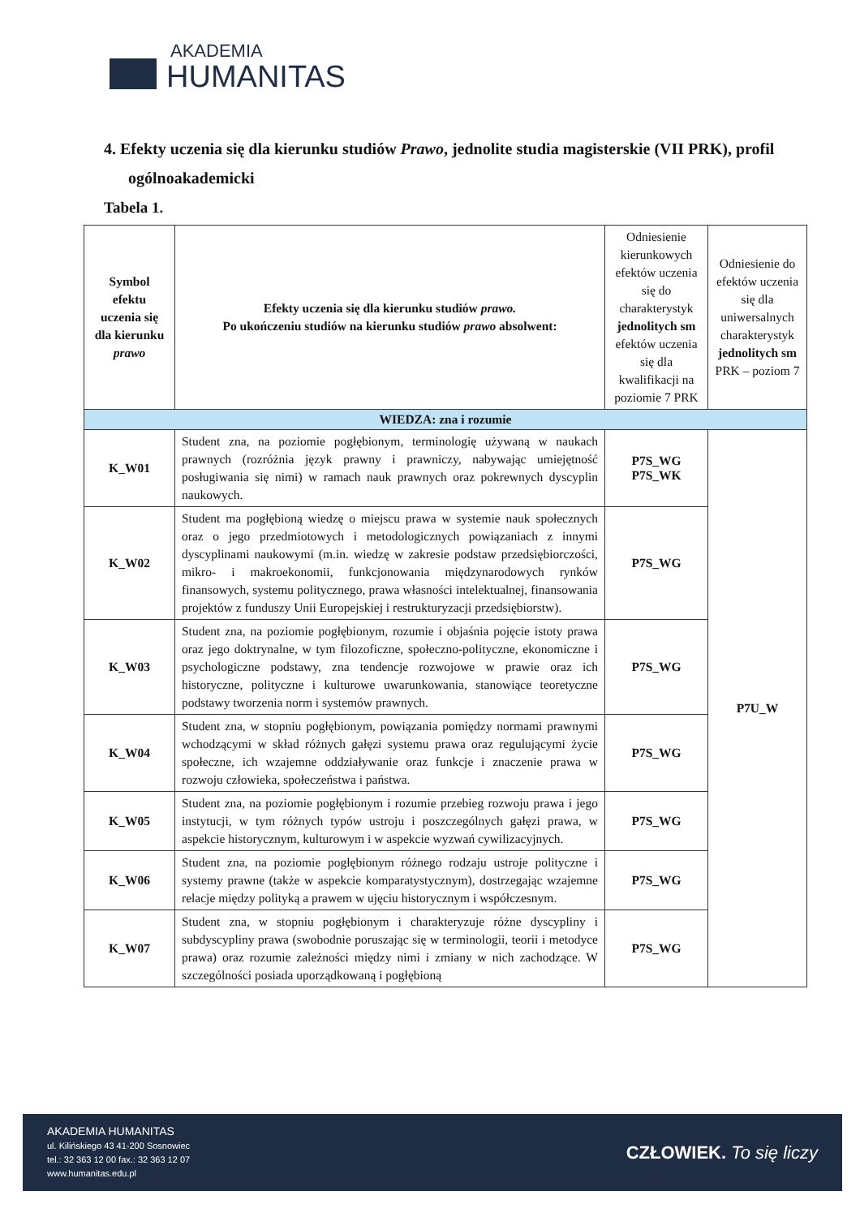AKADEMIA
HUMANITAS
4. Efekty uczenia się dla kierunku studiów Prawo, jednolite studia magisterskie (VII PRK), profil ogólnoakademicki
Tabela 1.
| Symbol efektu uczenia się dla kierunku prawo | Efekty uczenia się dla kierunku studiów prawo. Po ukończeniu studiów na kierunku studiów prawo absolwent: | Odniesienie kierunkowych efektów uczenia się do charakterystyk jednolitych sm efektów uczenia się dla kwalifikacji na poziomie 7 PRK | Odniesienie do efektów uczenia się dla uniwersalnych charakterystyk jednolitych sm PRK – poziom 7 |
| --- | --- | --- | --- |
| WIEDZA: zna i rozumie | | | |
| K_W01 | Student zna, na poziomie pogłębionym, terminologię używaną w naukach prawnych (rozróżnia język prawny i prawniczy, nabywając umiejętność posługiwania się nimi) w ramach nauk prawnych oraz pokrewnych dyscyplin naukowych. | P7S_WG P7S_WK | P7U_W |
| K_W02 | Student ma pogłębioną wiedzę o miejscu prawa w systemie nauk społecznych oraz o jego przedmiotowych i metodologicznych powiązaniach z innymi dyscyplinami naukowymi (m.in. wiedzę w zakresie podstaw przedsiębiorczości, mikro- i makroekonomii, funkcjonowania międzynarodowych rynków finansowych, systemu politycznego, prawa własności intelektualnej, finansowania projektów z funduszy Unii Europejskiej i restrukturyzacji przedsiębiorstw). | P7S_WG | |
| K_W03 | Student zna, na poziomie pogłębionym, rozumie i objaśnia pojęcie istoty prawa oraz jego doktrynalne, w tym filozoficzne, społeczno-polityczne, ekonomiczne i psychologiczne podstawy, zna tendencje rozwojowe w prawie oraz ich historyczne, polityczne i kulturowe uwarunkowania, stanowiące teoretyczne podstawy tworzenia norm i systemów prawnych. | P7S_WG | |
| K_W04 | Student zna, w stopniu pogłębionym, powiązania pomiędzy normami prawnymi wchodzącymi w skład różnych gałęzi systemu prawa oraz regulującymi życie społeczne, ich wzajemne oddziaływanie oraz funkcje i znaczenie prawa w rozwoju człowieka, społeczeństwa i państwa. | P7S_WG | |
| K_W05 | Student zna, na poziomie pogłębionym i rozumie przebieg rozwoju prawa i jego instytucji, w tym różnych typów ustroju i poszczególnych gałęzi prawa, w aspekcie historycznym, kulturowym i w aspekcie wyzwań cywilizacyjnych. | P7S_WG | |
| K_W06 | Student zna, na poziomie pogłębionym różnego rodzaju ustroje polityczne i systemy prawne (także w aspekcie komparatystycznym), dostrzegając wzajemne relacje między polityką a prawem w ujęciu historycznym i współczesnym. | P7S_WG | |
| K_W07 | Student zna, w stopniu pogłębionym i charakteryzuje różne dyscypliny i subdyscypliny prawa (swobodnie poruszając się w terminologii, teorii i metodyce prawa) oraz rozumie zależności między nimi i zmiany w nich zachodzące. W szczególności posiada uporządkowaną i pogłębioną | P7S_WG | |
AKADEMIA HUMANITAS
ul. Kilińskiego 43 41-200 Sosnowiec
tel.: 32 363 12 00 fax.: 32 363 12 07
www.humanitas.edu.pl
CZŁOWIEK. To się liczy